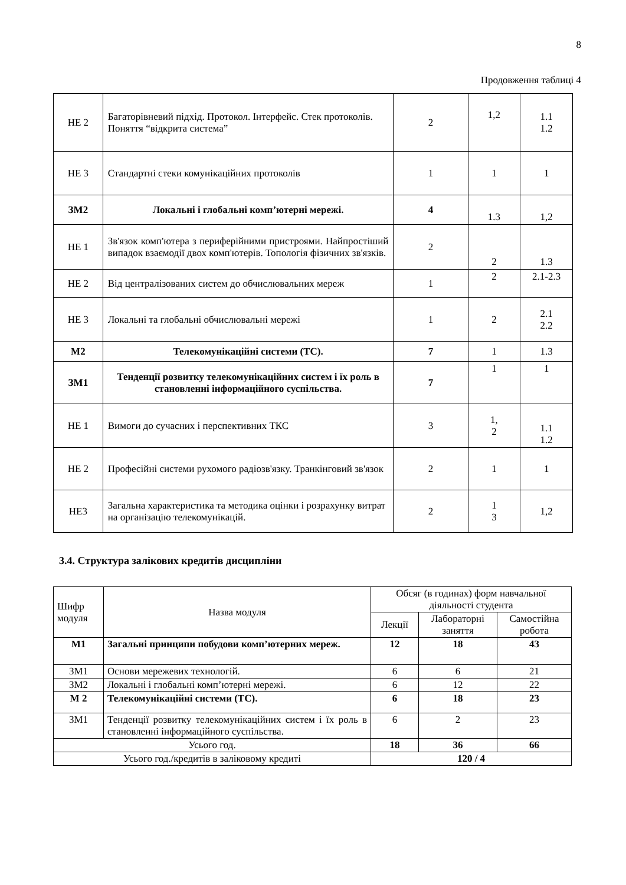8
Продовження таблиці 4
| НЕ 2 | Багаторівневий підхід. Протокол. Інтерфейс. Стек протоколів. Поняття “відкрита система” | 2 | 1,2 | 1.1 1.2 |
| НЕ 3 | Стандартні стеки комунікаційних протоколів | 1 | 1 | 1 |
| ЗМ2 | Локальні і глобальні комп’ютерні мережі. | 4 | 1.3 | 1,2 |
| НЕ 1 | Зв'язок комп'ютера з периферійними пристроями. Найпростіший випадок взаємодії двох комп'ютерів. Топологія фізичних зв'язків. | 2 | 2 | 1.3 |
| НЕ 2 | Від централізованих систем до обчислювальних мереж | 1 | 2 | 2.1-2.3 |
| НЕ 3 | Локальні та глобальні обчислювальні мережі | 1 | 2 | 2.1 2.2 |
| М2 | Телекомунікаційні системи (ТС). | 7 | 1 | 1.3 |
| ЗМ1 | Тенденції розвитку телекомунікаційних систем і їх роль в становленні інформаційного суспільства. | 7 | 1 | 1 |
| НЕ 1 | Вимоги до сучасних і перспективних ТКС | 3 | 1, 2 | 1.1 1.2 |
| НЕ 2 | Професійні системи рухомого радіозв'язку. Транкінговий зв'язок | 2 | 1 | 1 |
| НЕ3 | Загальна характеристика та методика оцінки і розрахунку витрат на організацію телекомунікацій. | 2 | 1 3 | 1,2 |
3.4. Структура залікових кредитів дисципліни
| Шифр модуля | Назва модуля | Обсяг (в годинах) форм навчальної діяльності студента | | |
| --- | --- | --- | --- | --- |
| | | Лекції | Лабораторні заняття | Самостійна робота |
| М1 | Загальні принципи побудови комп’ютерних мереж. | 12 | 18 | 43 |
| ЗМ1 | Основи мережевих технологій. | 6 | 6 | 21 |
| ЗМ2 | Локальні і глобальні комп’ютерні мережі. | 6 | 12 | 22 |
| М 2 | Телекомунікаційні системи (ТС). | 6 | 18 | 23 |
| ЗМ1 | Тенденції розвитку телекомунікаційних систем і їх роль в становленні інформаційного суспільства. | 6 | 2 | 23 |
| Усього год. | | 18 | 36 | 66 |
| Усього год./кредитів в заліковому кредиті | | 120 / 4 | | |